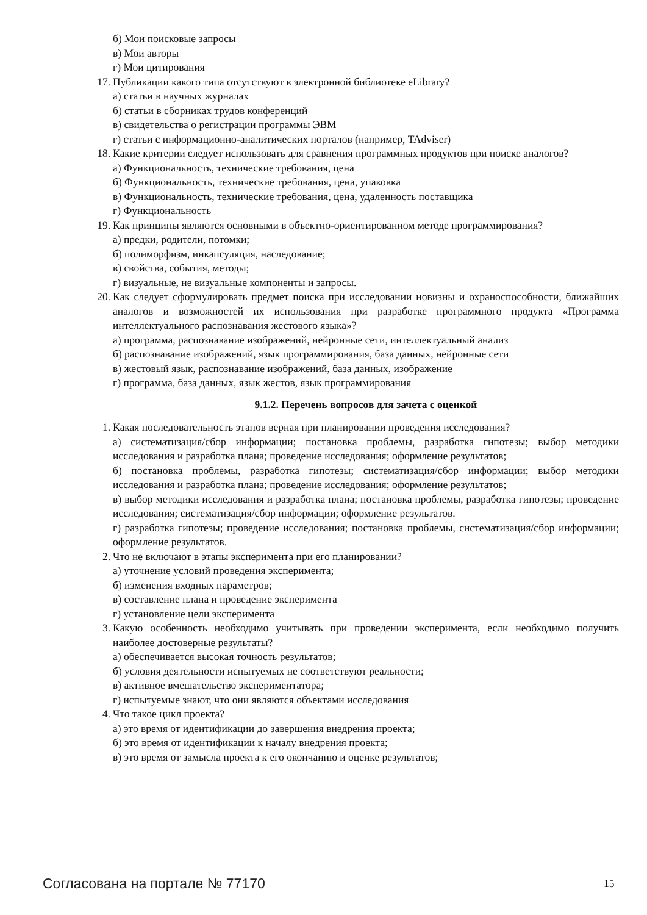б) Мои поисковые запросы
в) Мои авторы
г) Мои цитирования
17. Публикации какого типа отсутствуют в электронной библиотеке eLibrary?
а) статьи в научных журналах
б) статьи в сборниках трудов конференций
в) свидетельства о регистрации программы ЭВМ
г) статьи с информационно-аналитических порталов (например, TAdviser)
18. Какие критерии следует использовать для сравнения программных продуктов при поиске аналогов?
а) Функциональность, технические требования, цена
б) Функциональность, технические требования, цена, упаковка
в) Функциональность, технические требования, цена, удаленность поставщика
г) Функциональность
19. Как принципы являются основными в объектно-ориентированном методе программирования?
а) предки, родители, потомки;
б) полиморфизм, инкапсуляция, наследование;
в) свойства, события, методы;
г) визуальные, не визуальные компоненты и запросы.
20. Как следует сформулировать предмет поиска при исследовании новизны и охраноспособности, ближайших аналогов и возможностей их использования при разработке программного продукта «Программа интеллектуального распознавания жестового языка»?
а) программа, распознавание изображений, нейронные сети, интеллектуальный анализ
б) распознавание изображений, язык программирования, база данных, нейронные сети
в) жестовый язык, распознавание изображений, база данных, изображение
г) программа, база данных, язык жестов, язык программирования
9.1.2. Перечень вопросов для зачета с оценкой
1. Какая последовательность этапов верная при планировании проведения исследования?
а) систематизация/сбор информации; постановка проблемы, разработка гипотезы; выбор методики исследования и разработка плана; проведение исследования; оформление результатов;
б) постановка проблемы, разработка гипотезы; систематизация/сбор информации; выбор методики исследования и разработка плана; проведение исследования; оформление результатов;
в) выбор методики исследования и разработка плана; постановка проблемы, разработка гипотезы; проведение исследования; систематизация/сбор информации; оформление результатов.
г) разработка гипотезы; проведение исследования; постановка проблемы, систематизация/сбор информации; оформление результатов.
2. Что не включают в этапы эксперимента при его планировании?
а) уточнение условий проведения эксперимента;
б) изменения входных параметров;
в) составление плана и проведение эксперимента
г) установление цели эксперимента
3. Какую особенность необходимо учитывать при проведении эксперимента, если необходимо получить наиболее достоверные результаты?
а) обеспечивается высокая точность результатов;
б) условия деятельности испытуемых не соответствуют реальности;
в) активное вмешательство экспериментатора;
г) испытуемые знают, что они являются объектами исследования
4. Что такое цикл проекта?
а) это время от идентификации до завершения внедрения проекта;
б) это время от идентификации к началу внедрения проекта;
в) это время от замысла проекта к его окончанию и оценке результатов;
Согласована на портале № 77170 15